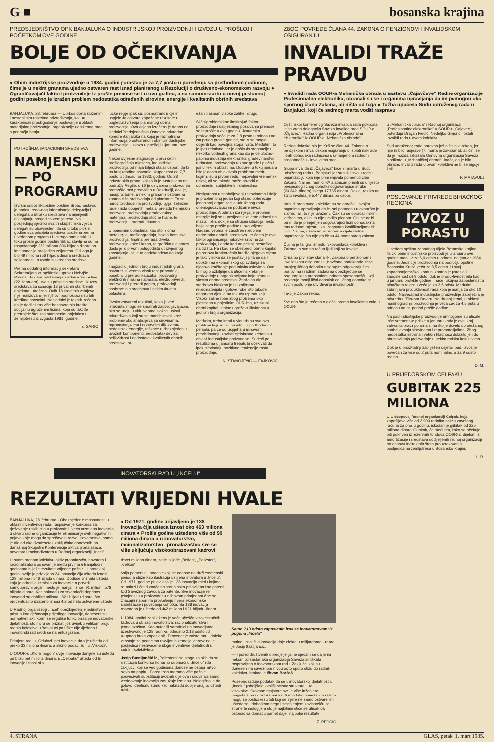G ■ bosanska krajina
PREDSJEDNIŠTVO OPK BANJALUKA O INDUSTRIJSKOJ PROIZVODNJI I IZVOZU U PROŠLOJ I POČETKOM OVE GODINE
BOLJE OD OČEKIVANJA
● Obim industrijske proizvodnje u 1984. godini porastao je za 7,7 posto u poređenju sa prethodnom godinom, čime je u nekim granama ujedno ostvaren rast iznad planiranog u Rezoluciji o društveno-ekonomskom razvoju ● Ograničavajući faktori proizvodnje iz prošle prenose se i u ovu godinu, a na samom startu u novoj poslovnoj godini posebno je izražen problem nedostatka određenih sirovina, energije i kvalitetnih obrtnih sredstava
BANJALUKA, 28. februara — Uprkos dosta složenim i nestabilnim uslovima privređivanja, koji su karakterisali prošlogodišnje poslovanje u oblasti materijalne proizvodnje, organizacije udruženog rada s područja banja-
POTROŠNJA SANACIONIH SREDSTAVA
NAMJENSKI — PO PROGRAMU
Izvršni odbor Skupštine opštine Srbac nastavio je praksu redovnog informisanja delegacija i delegata o utrošku sredstava namijenjenih otklanjanju posljedica zemljotresa. Na posljednjoj sjednici sva tri skupštinska vijeća delegati su obaviješteni da su u toku prošle godine sva prispjela sredstva utrošena prema utvrđenom programu i - strogo namjenski. U toku prošle godine opštini Srbac stavljena su na raspolaganje 232 miliona 806 hiljada dinara na ime sanacije posljedica zeljotresa. Od toga je bio 49 miliona i 56 hiljada dinara sredstava solidarnosti, a ostalo su kreditna sredstva.
Prema dodatnoj informaciji sekretara Sekretarijata za opštinsku upravu Nebojše Rakića, do dana održavanja sjednice Skupštine (22. februara), sva su prispjela sredstva, izuzev sredstava za sanaciju 18 privatnih stambenih objekata, utrošena. Ovih 18 kreditnih zahtjeva nije realizovano jer njihovi podnosioci nisu bili kreditno sposobni. Nasjednici je takođe rečeno da je dodijeljeno više bespovratnih kredita socijalno ugroženim licima, koja su takođe pretrpjele štetu na stambenim objektima u zemljotresu iz avgusta 1981. godine.
Ž. ŠARIĆ
lučke regije ipak su, posmatrano u cjelini, uspjele da ostvare zapažene rezultate u pogledu izvršenja planiranog obima proizvodnje. Ova ocjena izrečena je danas na sjednici Predsjedništva Osnovne privredne komore Banjaluka na kojoj je razmatrana informacija o ostvarenom obimu industrijske proizvodnje i izvoza u prošloj i u januaru ove godine.
Nakon izvjesne stagnacije u prva četiri prošlogodišnja mjeseca, industrijska proizvodnja od maja bilježi stalan uspon, da bi na kraju godine ostvarila ukupan rast od 7,7 posto u odnosu na 1983. godinu. Od 28 industrijskih grana, koliko ih je zastupljeno na području Regije, u 15 je ostvarena proizvodnja premašila rast predviđen u Rezoluciji, dok je, nasuprot tome, u nekim granama ostvarena znatno niža proizvodnja od planirane. To se naročito odnosi na proizvodnju uglja, željezne rude i ruda obojenih metala, preradu hemijskih proizvoda, proizvodnju građevinskog materijala, proizvodnju stočne hrane, te proizvodnju i preradu duvana.
U pojedinim oblastima, kao što je crna metalurgija, mašinogradnja, bazna hemijska proizvodnja, finalna prerada drveta, proizvodnja kože i krzna, te grafička djelatnost došlo je, u prvom polugodištu do izvjesnog zaostajanja, ali je to nadoknađeno do kraja godine.
I najzad, u jednom broju industrijskih grana ostvaren je veoma visok rast prizvodnje, posebno u preradi kaučuka, proizvodnji električnih mašina i aparata, elektroprivredi, proizvodnji i preradi papira, proizvodnji saobraćajnih sredstava i nekim drugim oblastima.
Ovako ostvareni rezultati, kako je već istaknuto, mogu se smatrati zadovoljavajućim, ako se imaju u vidu veoma složeni uslovi privređivanja koji su se manifestovali kroz probleme oko snabdijevanja sirovinama, repromaterijalima i rezervnim dijelovima, nedostatak energije, teškoće u obezbjeđenju uvoznih komponenti, nedostatak deviza, nelikvidnost i nedostatak kvalitetnih obrtnih sredstava, ot-
ežan plasman visoke zalihe i drugo.
Slični problemi kao limitirajući faktor proizvodnje i uspješnijeg poslovanja prenose se iz prošle u ovu godinu. Januarska proizvodnja veća je za 2,8 posto u odnosu na isti period prošle godine, što bi se moglo ocijeniti kao povoljna stopa rasta. Međutim, to je ipak relativno, jer je došlo do stagnacije u nekoliko vodećih grana kao što je celulozno-papirna industrija elektronika, građevinarstvo, rudarstvo, proizvodnja rezane građe i ploča i još u nekim oblastima. Doduše, u toku januara bilo je dosta objektivnih problema među kojima, su u prvom redu, nepovoljni vremenski uslovi, ali se takođe može govoriti o određenim subjektivnim slabostima.
Nesigurnost u snabdijevanju sirovinama i dalje je problem broj jedan koji stalno opterećuje jedan broj organizacija udruženog rada onemogućavajući im podizanje nivoa proizvodnje. A odmah iza njega je problem energije koji se u posljednje vrijeme odnosi na mazut i plin, dok je sa strujom situacija nešto bolja nego prošle godine u ovo vrijeme. Nadalje, veoma je zaoštren i problem nedostatka obrtnih sredstava, jer često je ovo faktor ograničenja nabavke sirovina za proizvodnju, i onda kad ne postoji nestašica na tržištu. Pa i kad se obezbijedi obrtni kapital po osnovu kratkoročnih kredita njegova cijena je tako visoka da se postavlja pitanje da li uopšte ima ekonomskog opravdanja za njegovo korištenje pod takvim uslovima. Ovo bi moglo ozbiljnije da utiče na kretanje proizvodnje u organizacijama koje nemaju vlastita obrtna sredstva. Značajan dio sredstava blokiran je i u zalihama repromaterijala i gotove robe, što takođe negativno djeluje na tekuću reprodukciju. Visoke zalihe robe zbog problema oko plasmana u pojedinim OUR-ima, uz skupi obrtni kapital, stalno ugrožava likvidnost u jednom broju organizacija.
Međutim, treba imati u vidu da su sve ovo problemi koji su bili prisutni i u prethodnom periodu, pa će od uspjeha u njihovom prevladavanju zavisiti cjelokupna kretanja u oblasti industrijske proizvodnje. Sudeći po rezultatima u januaru trebalo bi očekivati da ipak prevladaju pozitivne tendencije rasta proizvodnje.
N. STANOJEVIĆ — FAJKOVIĆ
ZBOG POVREDE ČLANA 44. ZAKONA O PENZIONOM I INVALIDSKOM OSIGURANJU
INVALIDI TRAŽE PRAVDU
● Invalidi rada OOUR-a Mehanička obrada u sastavu „Čajavčeve“ Radne organizacije Profesionalna elektronika, obraćali su se i organima upravljanja da im pomognu oko spornog člana Zakona, ali ništa od toga ● Tužba upućena Sudu udruženog rada u Banjaluci, koji će sedmog marta voditi raspravu
Opštinskoj konferenciji Saveza invalida rada pokucala je na vrata delegacija Saveza invalida rada SOUR-a „Čajavec“, Radna organizacija „Profesionalna elektronika“ iz OOUR-a „Mehanička obrada“.
Razlog dolaska bio je: Krši se član 44. Zakona o penzijskom i invalidskom osiguranju o isplati naknade ličnih dohodaka radnicima s umanjenom radnom sposobnošću - invalidima rada.
Grupa invalida iz „Čajaveca“ biće 7. marta u Sudu udruženog rada u Banjaluci jer su tužili svoju radnu organizaciju koja nije primjenjivala pomenuti član Zakona. Naime, radnici KV alatničari primili su umjesto prosječnog ličnog dohotka odgovarajuće struke (23.242. dinara) svega 17.765 dinara. Dakle, razlika na štetu invalida je 5.447 dinara po osobi.
Invalidi rada ovog kolektiva su se obraćali, svojim organima upravljanja da im oni pomognu u ovom što je sporno, ali, to nije uvaženo. Čak su se obraćali nekim vještacima, ali ni to nije urodilo plodom. Oni se ne bi bunili da je primjenjen odgovarajući lični dohodak na tom radnom mjestu i koji odgovara kvalifikacijama tih ljudi. Naime, uzeta im je osnovica cijele radne organizacije što nije po članu 44 pomenutog zakona.
Čudna je ta igra između rukovodilaca kolektiva i Zakona, a sve na račun ljudi koji su invalidi.
Citiramo prvi stav člana 44. Zakona o penzionom i invalidskom osiguranju: „Novčana nadoknada zbog manjeg ličnog dohotka na drugim odgovarajućim poslovima i radnim zadacima obezbjeđuje se osiguraniku s preostalom radnom sposobnošću, koji ostvaruje manji lični dohodak od ličnog dohotka na svom poslu prije utvrđivanja invalidnosti“.
Tako je Zakon rekao.
Sve ono što je rečeno o grešci prema invalidima rada u OOUR-
u „Mehanička obrada“ i Radnoj organizaciji „Profesionalna elektronika“ u SOUR-u „Čajavec“, potvrđuju Dragan Ivedić, Nedeljko Gligorić i ostali invalidi rada u ovom kolektivu.
Sud udruženog rada naravno još ništa nije rekao, jer nije ni bilo rasprave (7. marta je zakazana), ali čini se da je možda zakazala Osnovna organizacija Saveza sindikata u „Mehaničkoj obradi“. Inače, da je bilo obratno invalidi rada u ovom kolektivu ne bi se nigdje žalili.
P. MATAVULJ
POSLOVANJE PRIVREDE BIHAĆKOG REGIONA
IZVOZ U PORASTU
U sedam opština zapadnog dijela Bosanske krajine fizički obim industrijske proizvodnje u januaru ove godine manji je za 6,9 odsto u odnosu na januar 1984. godine. Jedino je proizvodnja na području opštine Bosanska Krupa veća za 8,5 odsto. U ovoj zapadnonjemačkoj komuni znatno je porasla i zaposlenost od 9 odsto, dok je produktivnost bila kao i u januaru protekle godine. Inače, ukupna zaposlenost u bihaćkom reigonu veća je za 3,5 odsto. Međutim, zabrinjava produktivnost rada koja je manja za oko 10 odsto. Najveći pad industrijske proizvodnje zabilježila je privreda u Titovom Drvaru. Na drugoj strani, u oblasti mašinogradnje proizvodnja je veća čak za 4,5 puta u odnosu na isti period prošle godine.
Na pad industrijske proizvodnje umnogome su uticale loše vremenske prilike u januaru kada je ovaj kraj zahvatila prava polarna zima što je dovelo do otežanog snabdijevanja sirovinama i repromaterijalima. Zbog nedostatka sirovina i velikih hladnoća dolazilo je i do obustavljanja proizvodnje u nekim radnim kolektivima.
Dok je u proizvodnji zabilježen osjetan pad, izvoz je povećan za više od 2 puta nominalno, a za 9 odsto realno.
D. M.
U PRIJEDORSKOM CELPAKU
GUBITAK 225 MILIONA
U Unicepovoj Radnoj organizaciji Celpak, koja zapošljava više od 2.900 radnika nakon završnog računa za prošlu godinu, iskazan je gubitak od 225 miliona dinara. Gubitak, će međutim, kako se očekuje biti pokriven iz rezervnih fondova OOUR-a, dijelom iz amortizacije i sredstava dodijeljenih radnoj organizaciji po osnovu indirektnih šteta prouzrokovanih posljedicama zemljotresa u Bosanskoj krajini.
L. R.
INOVATORSKI RAD U „INCELU“
REZULTATI VRIJEDNI HVALE
BANJALUKA, 28. februara - Obezbjeđenje masovnosti u oblasti inventivnog rada, raspisivanje konkursa za rješavanje uskih grla u proizvodnji, veća razmjena inovacija u okviru radne organizacije te eliminisanje svih negativnih pojava koje mogu da sprečavaju razvoj inovatorstva, samo je dio od oko dvadesetak zaključaka donesenih na današnjoj Skupštini Konferencije aktiva pronalazača, novatora i racionalizatora u Radnoj organizaciji „Incel“.
U ovom radnom kolektivu aktiv pronalazača, novatora i racionalizatora osnovan je među prvima u Banjaluci i godinama bilježe rezultate vrijedne pažnje. U protekloj godini ovdje je prijavljeno 24 inovacija čija ušteda iznosi 129 miliona i 546 hiljada dinara. Doduše priznata ušteda, koju je odredila komisija za inovacije a potvrdili samoupravni organi nešto je manja i iznosi 91 milion i 578 hiljada dinara. Kao naknadu za stvaralački doprinos inovatori su dobili tri miliona i 821 hiljadu dinara, što procentualno izraženo iznosi 4,2 od neto ostvarene uštede.
U Radnoj organizaciji „Incel“ obezbijeđen je jedinstven pristup kod rješavanja prijedloga inovacije, doneseni su normativni akti kojim se reguliše funkcionisanje inovatorske djelatnosti, što mora se priznati još uvijek u velikom broju radnih kolektiva u Banjaluci pa i šire nije riješeno i inovatorski rad svodi se na entuzijazam.
Primjera radi u „Celulozi“ pet inovacija dalo je uštedu od preko 33 miliona dinara, a slično podaci su i u „Viskozi“.
U OOUR-u „Klorni pogon“ dvije inovacije donijele su uštedu od blizu pet miliona dinara, u „Celpaku“ ušteda od tri inovacije iznosi oko
● Od 1971. godine prijavljeno je 138 inovacija čija ušteda iznosi oko 463 miliona dinara ● Prošle godine uštеđeno više od 90 miliona dinara a u inovatorstvo, racionalizatorstvo i pronalazaštvo sve se više uključuju visokoobrazovani kadrovi
devet miliona dinara, zatim slijede „Belfan“, „Poliester“, „Celkon“.
Valja pomenuti i podatke koji se odnose na duži vremenski period a služe kao ilustracija uspjeha inovatora u „Incelu“. Od 1971. godine prijavljeno je 138 inovacija među kojima se nalazi i četiri značajna pronalaska prijavljena kao patenti kod Saveznog zavoda za patente. Sve inovacije se primjenjuju u proizvodnji a njihovom primjenom čine se značajni napori na provođenju mjera ekonomske stabilizacije i povećanja dohotka. Sa 138 inovacija ostvarena je ušteda od 462 miliona i 921 hiljadu dinara.
U 1984. godini zabilježeno je veće učešće visokostručnih kadrova u oblasti inovatorstva, racionalizatorstva i pronalazaštva. Kao autori ili saradnici na inovacijama učestvovalo je 128 radnika, odnosno 2,13 odsto od ukupnog broja zaposlenih. Procenat je zaista mali i daleko zaostaje za podacima razvijenih zemalja vjerovatno je posljedica neshvaćene uloge inventivne djelatnosti u radnim kolektivima.
Josip Bastijančić iz „Poliestera“ se stoga založio da se institucija konkursa konačno odomaći u „Incelu“ i da zaključci koji se već godinama donose ne ostaju mrtvo slovo na papiru. Pored toga moramo više pažnje posvećivati supstituciji uvoznih dijelova i sirovina a samo vrednovanje inovacija zaslužuje izmjenu. Nelogično je da gotovo identičnu sumu kao naknadu dobije onaj ko uštedi mini-
Samo 2,13 odsto zaposlenih bavi se inovatorstvom: Iz pogona „Incela“
malno i onaj čija inovacija daje efekte u milijardama - rekao je Josip Bastijančić.
— I pored društvenih opredjeljenja ne sjećam se da je na nekom od sastanaka organizacija Saveza sindikata raspravljano o inovatorskom radu. Zaključci koji su doneseni na saveznom nivou očito sporo stižu do radnih kolektiva, istakao je Ištvan Boršoš.
Posebno raduje podatak da se u inovatorskoj djelatnosti u „Incelu“ poboljšala kvalifikaciona struktura i uz visokokvalifikovane majstore sve je više inženjera, magistara pa i doktora nauka. Samo tako povezanim radom mogu se postići rezultati koji se mjere ne samo ostvarenim uštedama i dohotkom nego i smanjenjem zavisnošću od strane tehnologije a što je najbitnije stiče se utisak da oslonac na domaću pamet daje i najbolje rezultate.
Z. PEJIČIĆ
4. STRANA GLAS, petak, 1. mart 1985.